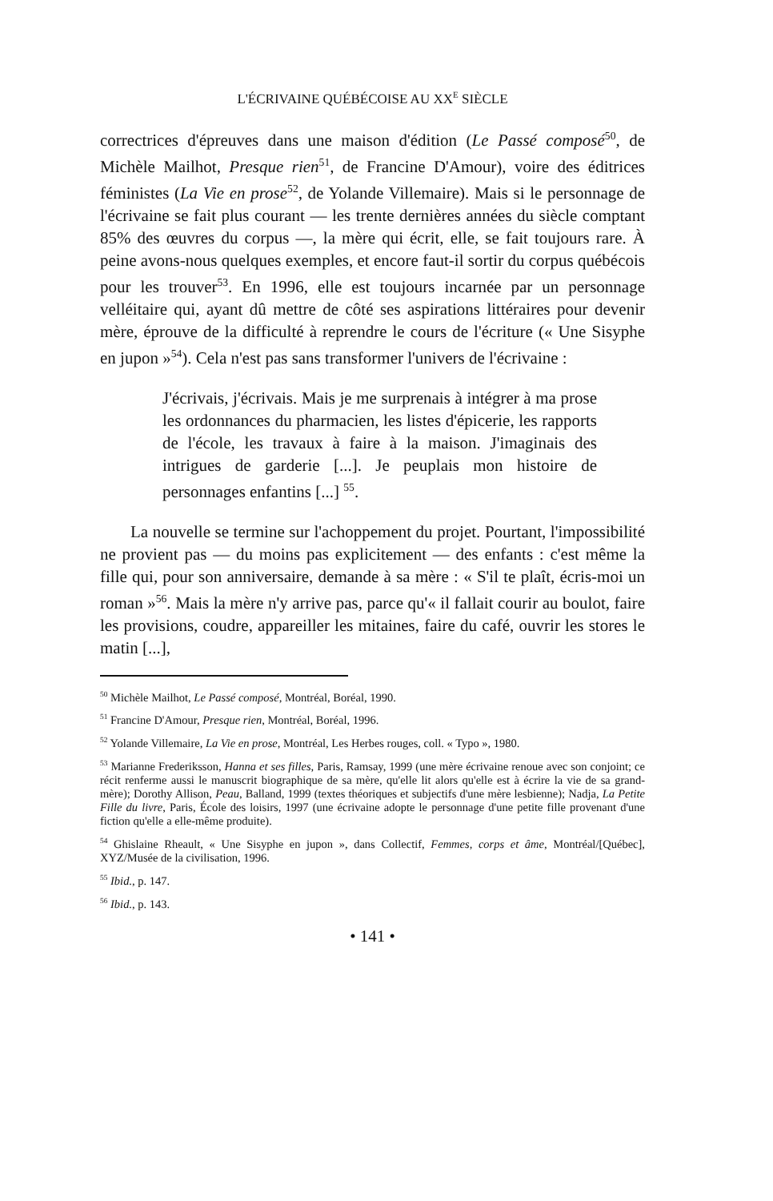L'ÉCRIVAINE QUÉBÉCOISE AU XX<sup>E</sup> SIÈCLE
correctrices d'épreuves dans une maison d'édition (Le Passé composé<sup>50</sup>, de Michèle Mailhot, Presque rien<sup>51</sup>, de Francine D'Amour), voire des éditrices féministes (La Vie en prose<sup>52</sup>, de Yolande Villemaire). Mais si le personnage de l'écrivaine se fait plus courant — les trente dernières années du siècle comptant 85% des œuvres du corpus —, la mère qui écrit, elle, se fait toujours rare. À peine avons-nous quelques exemples, et encore faut-il sortir du corpus québécois pour les trouver<sup>53</sup>. En 1996, elle est toujours incarnée par un personnage velléitaire qui, ayant dû mettre de côté ses aspirations littéraires pour devenir mère, éprouve de la difficulté à reprendre le cours de l'écriture (« Une Sisyphe en jupon »<sup>54</sup>). Cela n'est pas sans transformer l'univers de l'écrivaine :
J'écrivais, j'écrivais. Mais je me surprenais à intégrer à ma prose les ordonnances du pharmacien, les listes d'épicerie, les rapports de l'école, les travaux à faire à la maison. J'imaginais des intrigues de garderie [...]. Je peuplais mon histoire de personnages enfantins [...] <sup>55</sup>.
La nouvelle se termine sur l'achoppement du projet. Pourtant, l'impossibilité ne provient pas — du moins pas explicitement — des enfants : c'est même la fille qui, pour son anniversaire, demande à sa mère : « S'il te plaît, écris-moi un roman »<sup>56</sup>. Mais la mère n'y arrive pas, parce qu'« il fallait courir au boulot, faire les provisions, coudre, appareiller les mitaines, faire du café, ouvrir les stores le matin [...],
<sup>50</sup> Michèle Mailhot, Le Passé composé, Montréal, Boréal, 1990.
<sup>51</sup> Francine D'Amour, Presque rien, Montréal, Boréal, 1996.
<sup>52</sup> Yolande Villemaire, La Vie en prose, Montréal, Les Herbes rouges, coll. « Typo », 1980.
<sup>53</sup> Marianne Frederiksson, Hanna et ses filles, Paris, Ramsay, 1999 (une mère écrivaine renoue avec son conjoint; ce récit renferme aussi le manuscrit biographique de sa mère, qu'elle lit alors qu'elle est à écrire la vie de sa grand-mère); Dorothy Allison, Peau, Balland, 1999 (textes théoriques et subjectifs d'une mère lesbienne); Nadja, La Petite Fille du livre, Paris, École des loisirs, 1997 (une écrivaine adopte le personnage d'une petite fille provenant d'une fiction qu'elle a elle-même produite).
<sup>54</sup> Ghislaine Rheault, « Une Sisyphe en jupon », dans Collectif, Femmes, corps et âme, Montréal/[Québec], XYZ/Musée de la civilisation, 1996.
<sup>55</sup> Ibid., p. 147.
<sup>56</sup> Ibid., p. 143.
• 141 •